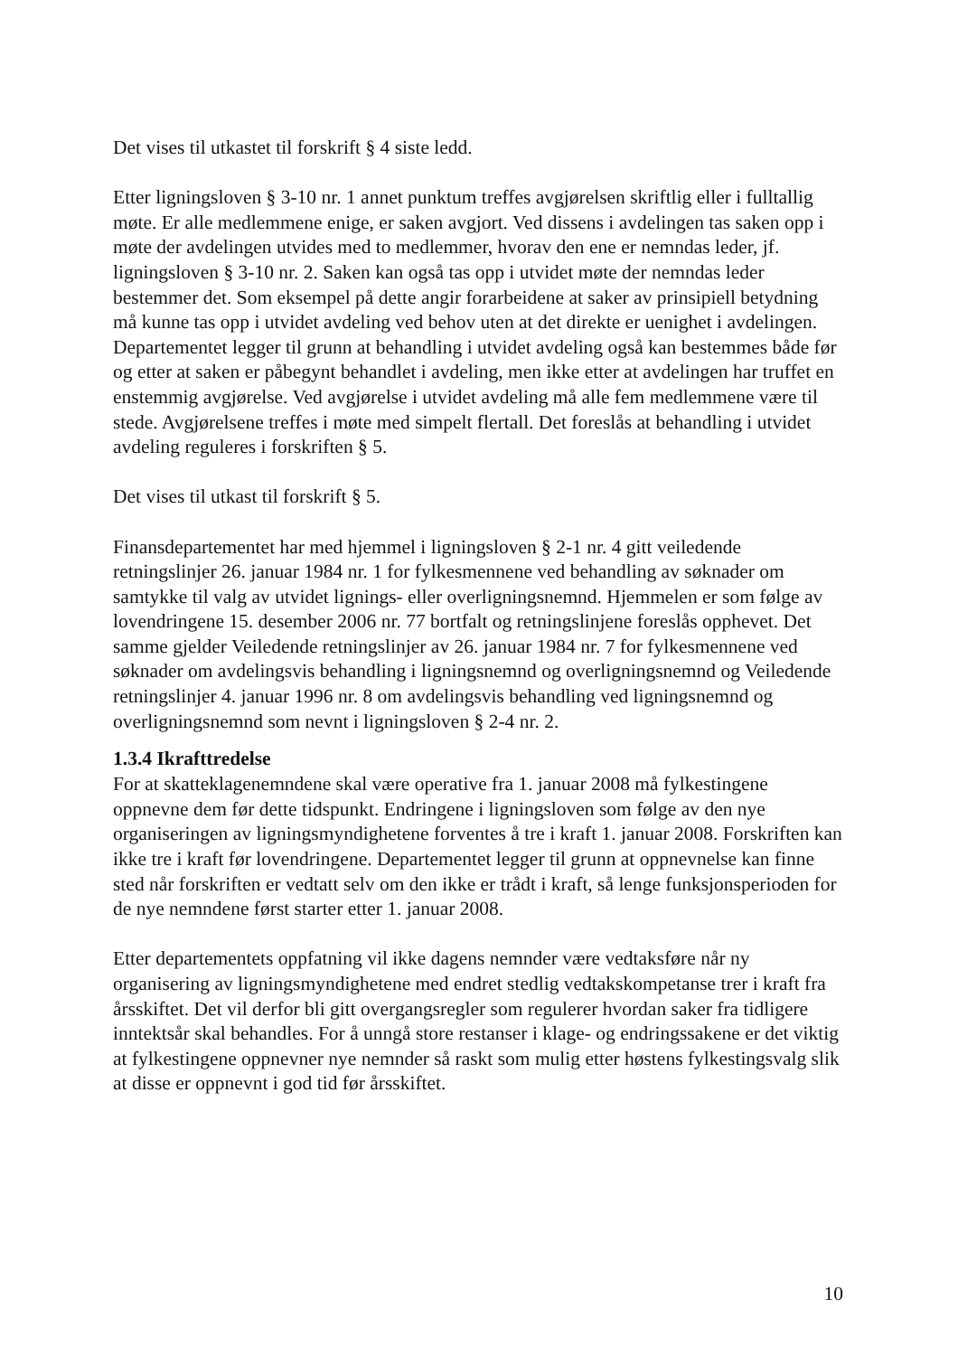Det vises til utkastet til forskrift § 4 siste ledd.
Etter ligningsloven § 3-10 nr. 1 annet punktum treffes avgjørelsen skriftlig eller i fulltallig møte. Er alle medlemmene enige, er saken avgjort. Ved dissens i avdelingen tas saken opp i møte der avdelingen utvides med to medlemmer, hvorav den ene er nemndas leder, jf. ligningsloven § 3-10 nr. 2. Saken kan også tas opp i utvidet møte der nemndas leder bestemmer det. Som eksempel på dette angir forarbeidene at saker av prinsipiell betydning må kunne tas opp i utvidet avdeling ved behov uten at det direkte er uenighet i avdelingen. Departementet legger til grunn at behandling i utvidet avdeling også kan bestemmes både før og etter at saken er påbegynt behandlet i avdeling, men ikke etter at avdelingen har truffet en enstemmig avgjørelse. Ved avgjørelse i utvidet avdeling må alle fem medlemmene være til stede. Avgjørelsene treffes i møte med simpelt flertall. Det foreslås at behandling i utvidet avdeling reguleres i forskriften § 5.
Det vises til utkast til forskrift § 5.
Finansdepartementet har med hjemmel i ligningsloven § 2-1 nr. 4 gitt veiledende retningslinjer 26. januar 1984 nr. 1 for fylkesmennene ved behandling av søknader om samtykke til valg av utvidet lignings- eller overligningsnemnd. Hjemmelen er som følge av lovendringene 15. desember 2006 nr. 77 bortfalt og retningslinjene foreslås opphevet. Det samme gjelder Veiledende retningslinjer av 26. januar 1984 nr. 7 for fylkesmennene ved søknader om avdelingsvis behandling i ligningsnemnd og overligningsnemnd og Veiledende retningslinjer 4. januar 1996 nr. 8 om avdelingsvis behandling ved ligningsnemnd og overligningsnemnd som nevnt i ligningsloven § 2-4 nr. 2.
1.3.4 Ikrafttredelse
For at skatteklagenemndene skal være operative fra 1. januar 2008 må fylkestingene oppnevne dem før dette tidspunkt. Endringene i ligningsloven som følge av den nye organiseringen av ligningsmyndighetene forventes å tre i kraft 1. januar 2008. Forskriften kan ikke tre i kraft før lovendringene. Departementet legger til grunn at oppnevnelse kan finne sted når forskriften er vedtatt selv om den ikke er trådt i kraft, så lenge funksjonsperioden for de nye nemndene først starter etter 1. januar 2008.
Etter departementets oppfatning vil ikke dagens nemnder være vedtaksføre når ny organisering av ligningsmyndighetene med endret stedlig vedtakskompetanse trer i kraft fra årsskiftet. Det vil derfor bli gitt overgangsregler som regulerer hvordan saker fra tidligere inntektsår skal behandles. For å unngå store restanser i klage- og endringssakene er det viktig at fylkestingene oppnevner nye nemnder så raskt som mulig etter høstens fylkestingsvalg slik at disse er oppnevnt i god tid før årsskiftet.
10